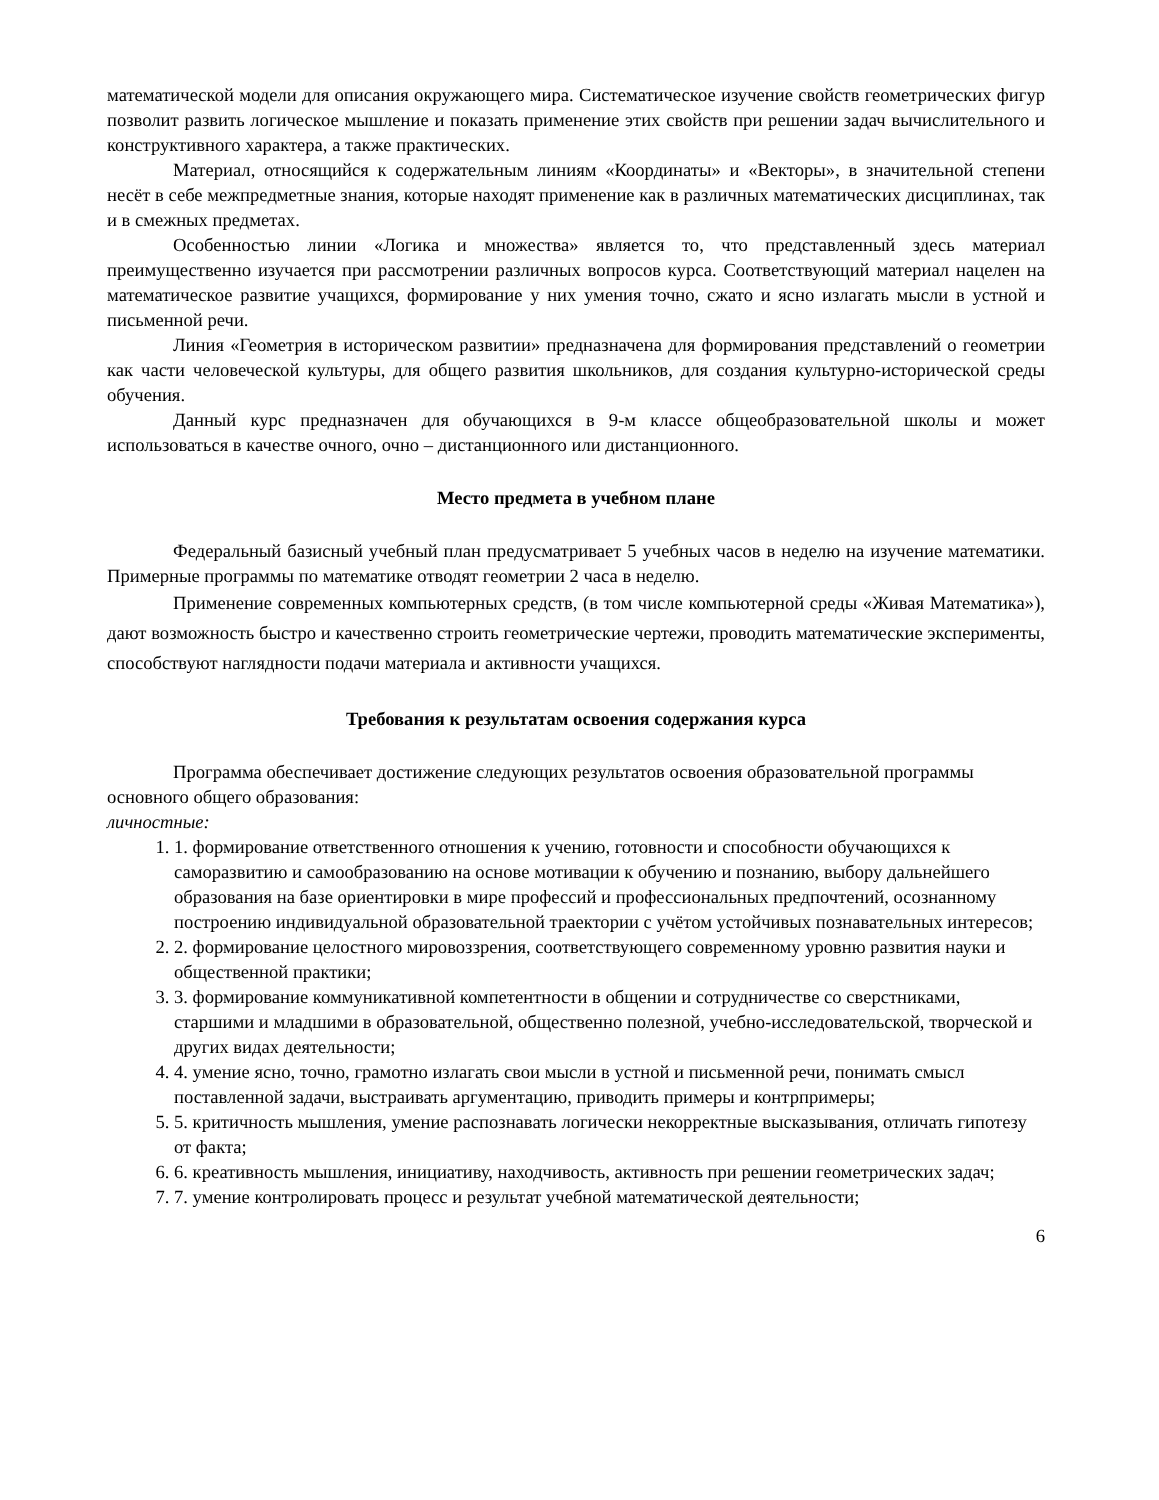математической модели для описания окружающего мира. Систематическое изучение свойств геометрических фигур позволит развить логическое мышление и показать применение этих свойств при решении задач вычислительного и конструктивного характера, а также практических.
Материал, относящийся к содержательным линиям «Координаты» и «Векторы», в значительной степени несёт в себе межпредметные знания, которые находят применение как в различных математических дисциплинах, так и в смежных предметах.
Особенностью линии «Логика и множества» является то, что представленный здесь материал преимущественно изучается при рассмотрении различных вопросов курса. Соответствующий материал нацелен на математическое развитие учащихся, формирование у них умения точно, сжато и ясно излагать мысли в устной и письменной речи.
Линия «Геометрия в историческом развитии» предназначена для формирования представлений о геометрии как части человеческой культуры, для общего развития школьников, для создания культурно-исторической среды обучения.
Данный курс предназначен для обучающихся в 9-м классе общеобразовательной школы и может использоваться в качестве очного, очно – дистанционного или дистанционного.
Место предмета в учебном плане
Федеральный базисный учебный план предусматривает 5 учебных часов в неделю на изучение математики. Примерные программы по математике отводят геометрии 2 часа в неделю.
Применение современных компьютерных средств, (в том числе компьютерной среды «Живая Математика»), дают возможность быстро и качественно строить геометрические чертежи, проводить математические эксперименты, способствуют наглядности подачи материала и активности учащихся.
Требования к результатам освоения содержания курса
Программа обеспечивает достижение следующих результатов освоения образовательной программы основного общего образования:
личностные:
1. 1. формирование ответственного отношения к учению, готовности и способности обучающихся к саморазвитию и самообразованию на основе мотивации к обучению и познанию, выбору дальнейшего образования на базе ориентировки в мире профессий и профессиональных предпочтений, осознанному построению индивидуальной образовательной траектории с учётом устойчивых познавательных интересов;
2. 2. формирование целостного мировоззрения, соответствующего современному уровню развития науки и общественной практики;
3. 3. формирование коммуникативной компетентности в общении и сотрудничестве со сверстниками, старшими и младшими в образовательной, общественно полезной, учебно-исследовательской, творческой и других видах деятельности;
4. 4. умение ясно, точно, грамотно излагать свои мысли в устной и письменной речи, понимать смысл поставленной задачи, выстраивать аргументацию, приводить примеры и контрпримеры;
5. 5. критичность мышления, умение распознавать логически некорректные высказывания, отличать гипотезу от факта;
6. 6. креативность мышления, инициативу, находчивость, активность при решении геометрических задач;
7. 7. умение контролировать процесс и результат учебной математической деятельности;
6